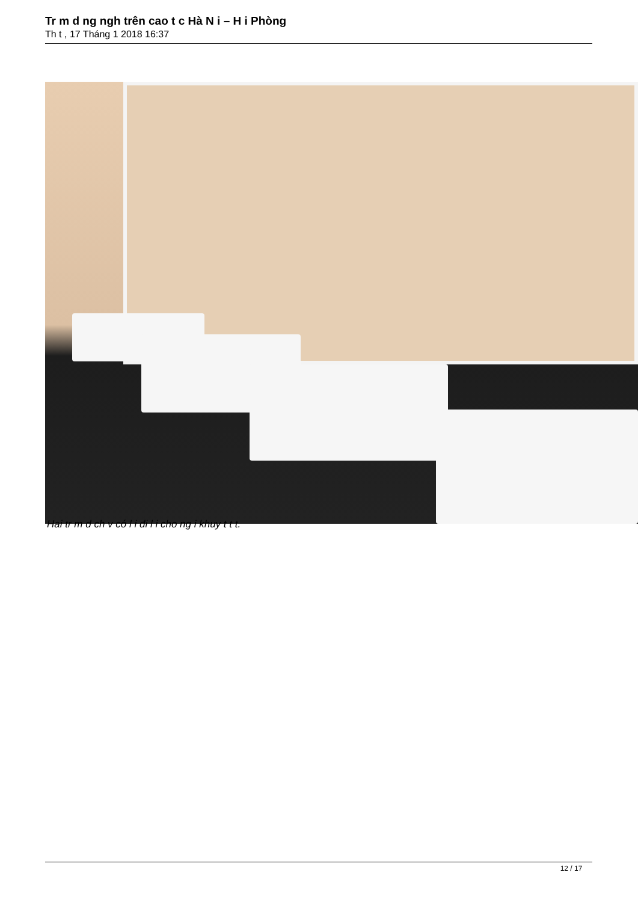Tr m d ng ngh trên cao t c Hà N i – H i Phòng
Th t , 17 Tháng 1 2018 16:37
Hai tr m d ch v có l i đi l i cho ng i khuy t t t.
12 / 17